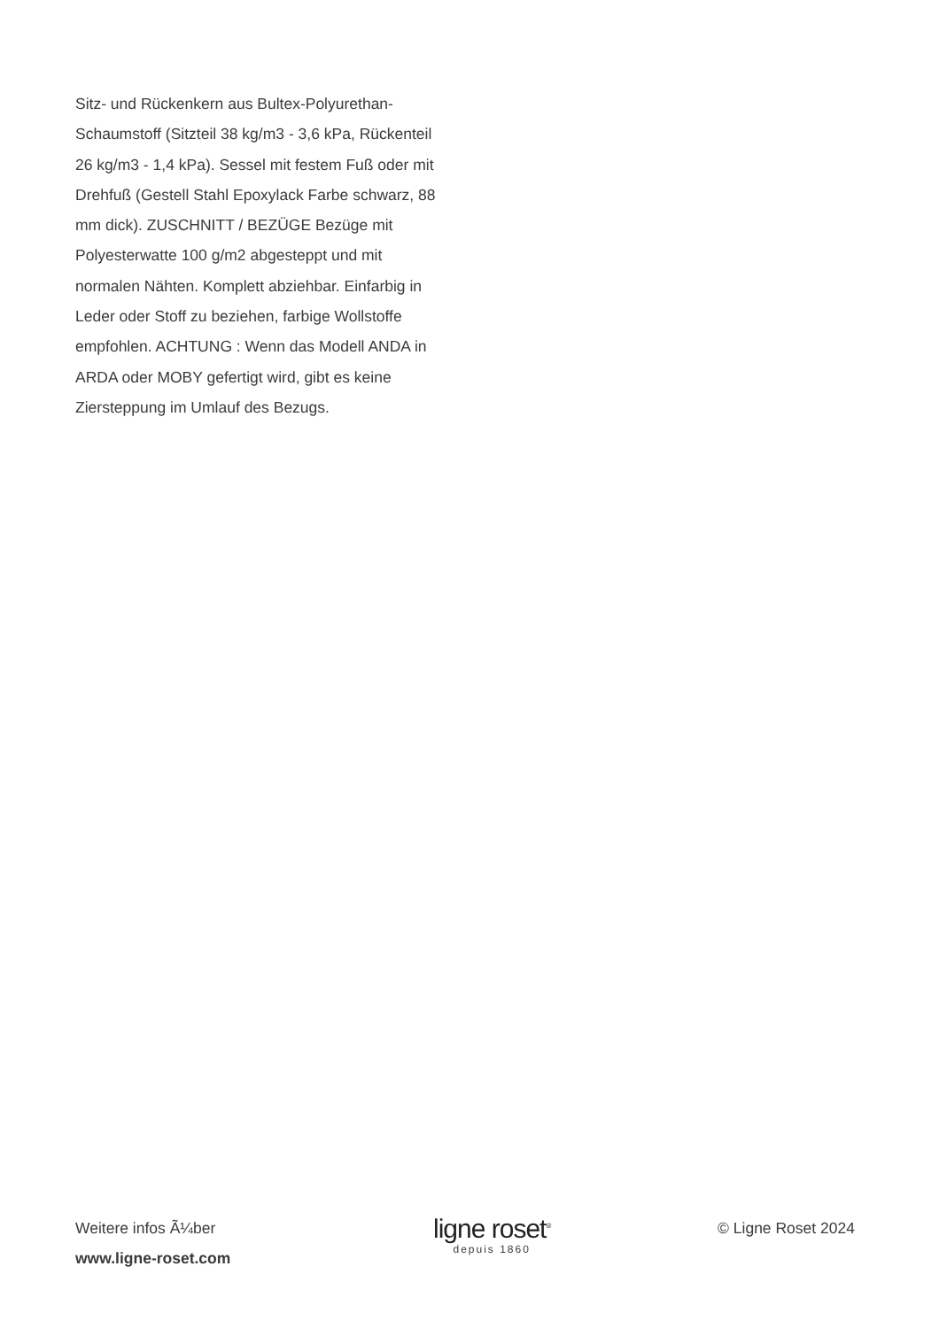Sitz- und Rückenkern aus Bultex-Polyurethan-Schaumstoff (Sitzteil 38 kg/m3 - 3,6 kPa, Rückenteil 26 kg/m3 - 1,4 kPa). Sessel mit festem Fuß oder mit Drehfuß (Gestell Stahl Epoxylack Farbe schwarz, 88 mm dick). ZUSCHNITT / BEZÜGE Bezüge mit Polyesterwatte 100 g/m2 abgesteppt und mit normalen Nähten. Komplett abziehbar. Einfarbig in Leder oder Stoff zu beziehen, farbige Wollstoffe empfohlen. ACHTUNG : Wenn das Modell ANDA in ARDA oder MOBY gefertigt wird, gibt es keine Ziersteppung im Umlauf des Bezugs.
Weitere infos Ã¼ber
www.ligne-roset.com
ligne roset<sup>®</sup>
depuis 1860
© Ligne Roset 2024